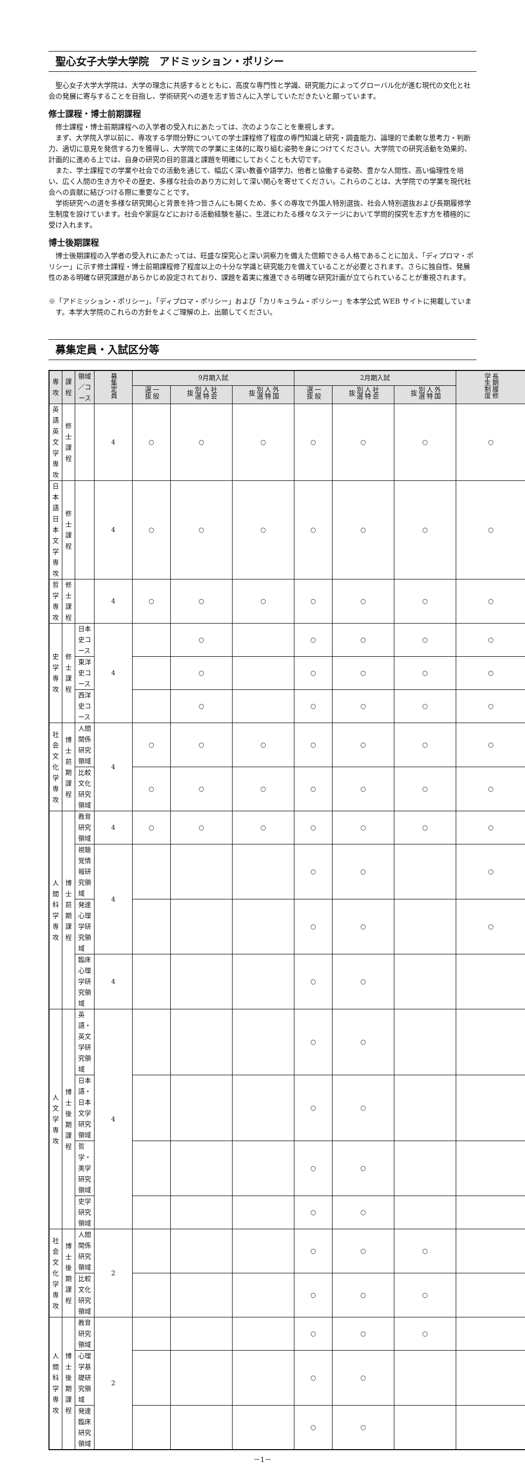聖心女子大学大学院　アドミッション・ポリシー
聖心女子大学大学院は、大学の理念に共感するとともに、高度な専門性と学識、研究能力によってグローバル化が進む現代の文化と社会の発展に寄与することを目指し、学術研究への道を志す皆さんに入学していただきたいと願っています。
修士課程・博士前期課程
修士課程・博士前期課程への入学者の受入れにあたっては、次のようなことを重視します。
まず、大学院入学以前に、専攻する学問分野についての学士課程修了程度の専門知識と研究・調査能力、論理的で柔軟な思考力・判断力、適切に意見を発信する力を獲得し、大学院での学業に主体的に取り組む姿勢を身につけてください。大学院での研究活動を効果的、計画的に進める上では、自身の研究の目的意識と課題を明確にしておくことも大切です。
また、学士課程での学業や社会での活動を通じて、幅広く深い教養や語学力、他者と協働する姿勢、豊かな人間性、高い倫理性を培い、広く人間の生き方やその歴史、多様な社会のあり方に対して深い関心を寄せてください。これらのことは、大学院での学業を現代社会への貢献に結びつける際に重要なことです。
学術研究への道を多様な研究関心と背景を持つ皆さんにも開くため、多くの専攻で外国人特別選抜、社会人特別選抜および長期履修学生制度を設けています。社会や家庭などにおける活動経験を基に、生涯にわたる様々なステージにおいて学問的探究を志す方を積極的に受け入れます。
博士後期課程
博士後期課程の入学者の受入れにあたっては、旺盛な探究心と深い洞察力を備えた信頼できる人格であることに加え、「ディプロマ・ポリシー」に示す修士課程・博士前期課程修了程度以上の十分な学識と研究能力を備えていることが必要とされます。さらに独自性、発展性のある明確な研究課題があらかじめ設定されており、課題を着実に推進できる明確な研究計画が立てられていることが重視されます。
※「アドミッション・ポリシー」、「ディプロマ・ポリシー」および「カリキュラム・ポリシー」を本学公式 WEB サイトに掲載しています。本学大学院のこれらの方針をよくご理解の上、出願してください。
募集定員・入試区分等
| 専攻 | 課程 | 領域／コース | 募集定員 | 9月期入試 | | | 2月期入試 | | | 長期履修学生制度 |
| --- | --- | --- | --- | --- | --- | --- | --- | --- | --- | --- |
| | | | | 一般選抜 | 社会人特別選抜 | 外国人特別選抜 | 一般選抜 | 社会人特別選抜 | 外国人特別選抜 | |
| 英語英文学専攻 | 修士課程 | | 4 | ○ | ○ | ○ | ○ | ○ | ○ | ○ |
| 日本語日本文学専攻 | 修士課程 | | 4 | ○ | ○ | ○ | ○ | ○ | ○ | ○ |
| 哲学専攻 | 修士課程 | | 4 | ○ | ○ | ○ | ○ | ○ | ○ | ○ |
| 史学専攻 | 修士課程 | 日本史コース | 4 | | ○ | | ○ | ○ | ○ | ○ |
| | | 東洋史コース | | | ○ | | ○ | ○ | ○ | ○ |
| | | 西洋史コース | | | ○ | | ○ | ○ | ○ | ○ |
| 社会文化学専攻 | 博士前期課程 | 人間関係研究領域 | 4 | ○ | ○ | ○ | ○ | ○ | ○ | ○ |
| | | 比較文化研究領域 | | ○ | ○ | ○ | ○ | ○ | ○ | ○ |
| 人間科学専攻 | 博士前期課程 | 教育研究領域 | 4 | ○ | ○ | ○ | ○ | ○ | ○ | ○ |
| | | 視聴覚情報研究領域 | 4 | | | | ○ | ○ | | ○ |
| | | 発達心理学研究領域 | | | | | ○ | ○ | | ○ |
| | | 臨床心理学研究領域 | 4 | | | | ○ | ○ | | |
| 人文学専攻 | 博士後期課程 | 英語・英文学研究領域 | 4 | | | | ○ | ○ | | |
| | | 日本語・日本文学研究領域 | | | | | ○ | ○ | | |
| | | 哲学・美学研究領域 | | | | | ○ | ○ | | |
| | | 史学研究領域 | | | | | ○ | ○ | | |
| 社会文化学専攻 | 博士後期課程 | 人間関係研究領域 | 2 | | | | ○ | ○ | ○ | |
| | | 比較文化研究領域 | | | | | ○ | ○ | ○ | |
| 人間科学専攻 | 博士後期課程 | 教育研究領域 | 2 | | | | ○ | ○ | ○ | |
| | | 心理学基礎研究領域 | | | | | ○ | ○ | | |
| | | 発達臨床研究領域 | | | | | ○ | ○ | | |
－1－